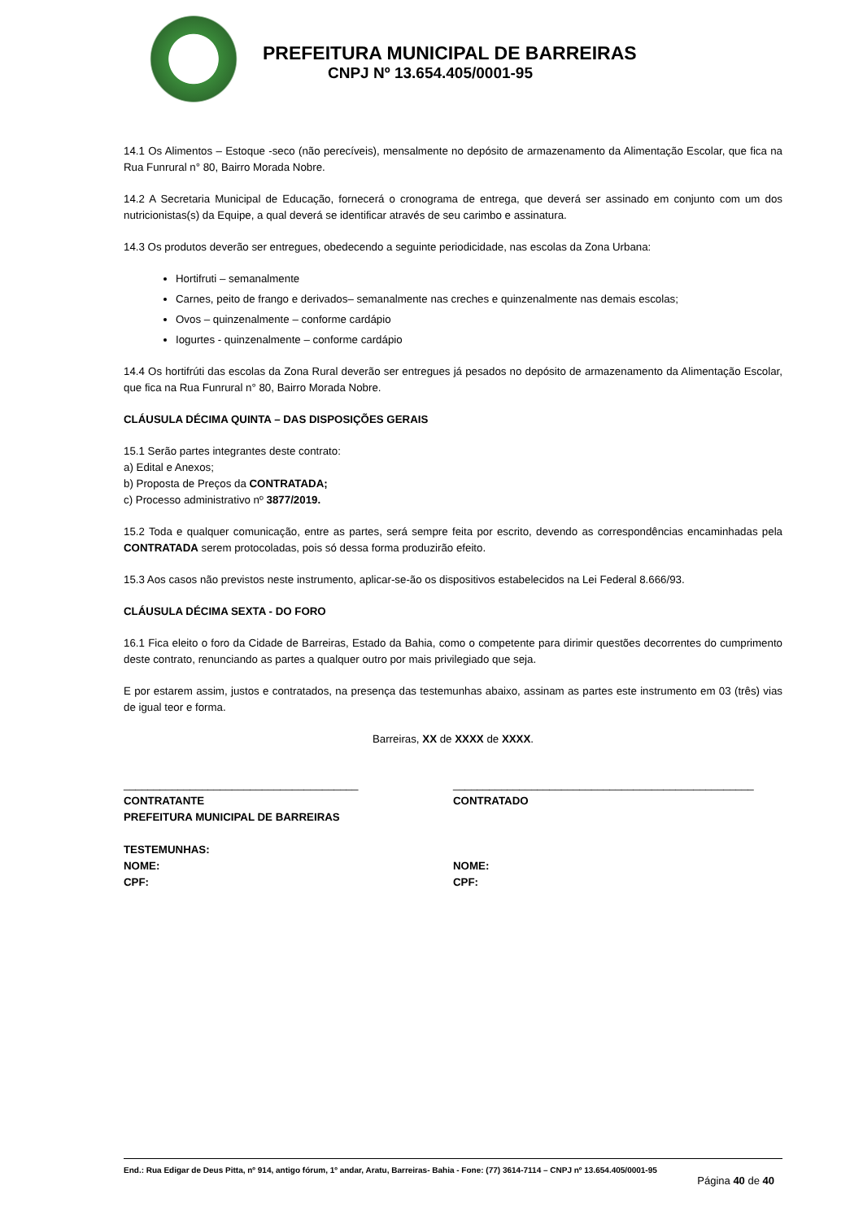PREFEITURA MUNICIPAL DE BARREIRAS
CNPJ Nº 13.654.405/0001-95
14.1 Os Alimentos – Estoque -seco (não perecíveis), mensalmente no depósito de armazenamento da Alimentação Escolar, que fica na Rua Funrural n° 80, Bairro Morada Nobre.
14.2 A Secretaria Municipal de Educação, fornecerá o cronograma de entrega, que deverá ser assinado em conjunto com um dos nutricionistas(s) da Equipe, a qual deverá se identificar através de seu carimbo e assinatura.
14.3 Os produtos deverão ser entregues, obedecendo a seguinte periodicidade, nas escolas da Zona Urbana:
Hortifruti – semanalmente
Carnes, peito de frango e derivados– semanalmente nas creches e quinzenalmente nas demais escolas;
Ovos – quinzenalmente – conforme cardápio
Iogurtes - quinzenalmente – conforme cardápio
14.4 Os hortifrúti das escolas da Zona Rural deverão ser entregues já pesados no depósito de armazenamento da Alimentação Escolar, que fica na Rua Funrural n° 80, Bairro Morada Nobre.
CLÁUSULA DÉCIMA QUINTA – DAS DISPOSIÇÕES GERAIS
15.1 Serão partes integrantes deste contrato:
a) Edital e Anexos;
b) Proposta de Preços da CONTRATADA;
c) Processo administrativo nº 3877/2019.
15.2 Toda e qualquer comunicação, entre as partes, será sempre feita por escrito, devendo as correspondências encaminhadas pela CONTRATADA serem protocoladas, pois só dessa forma produzirão efeito.
15.3 Aos casos não previstos neste instrumento, aplicar-se-ão os dispositivos estabelecidos na Lei Federal 8.666/93.
CLÁUSULA DÉCIMA SEXTA - DO FORO
16.1 Fica eleito o foro da Cidade de Barreiras, Estado da Bahia, como o competente para dirimir questões decorrentes do cumprimento deste contrato, renunciando as partes a qualquer outro por mais privilegiado que seja.
E por estarem assim, justos e contratados, na presença das testemunhas abaixo, assinam as partes este instrumento em 03 (três) vias de igual teor e forma.
Barreiras, XX de XXXX de XXXX.
_______________________________________ __________________________________________________
CONTRATANTE
PREFEITURA MUNICIPAL DE BARREIRAS
TESTEMUNHAS:
NOME:
CPF:
CONTRATADO
NOME:
CPF:
End.: Rua Edigar de Deus Pitta, nº 914, antigo fórum, 1º andar, Aratu, Barreiras- Bahia - Fone: (77) 3614-7114 – CNPJ nº 13.654.405/0001-95
Página 40 de 40